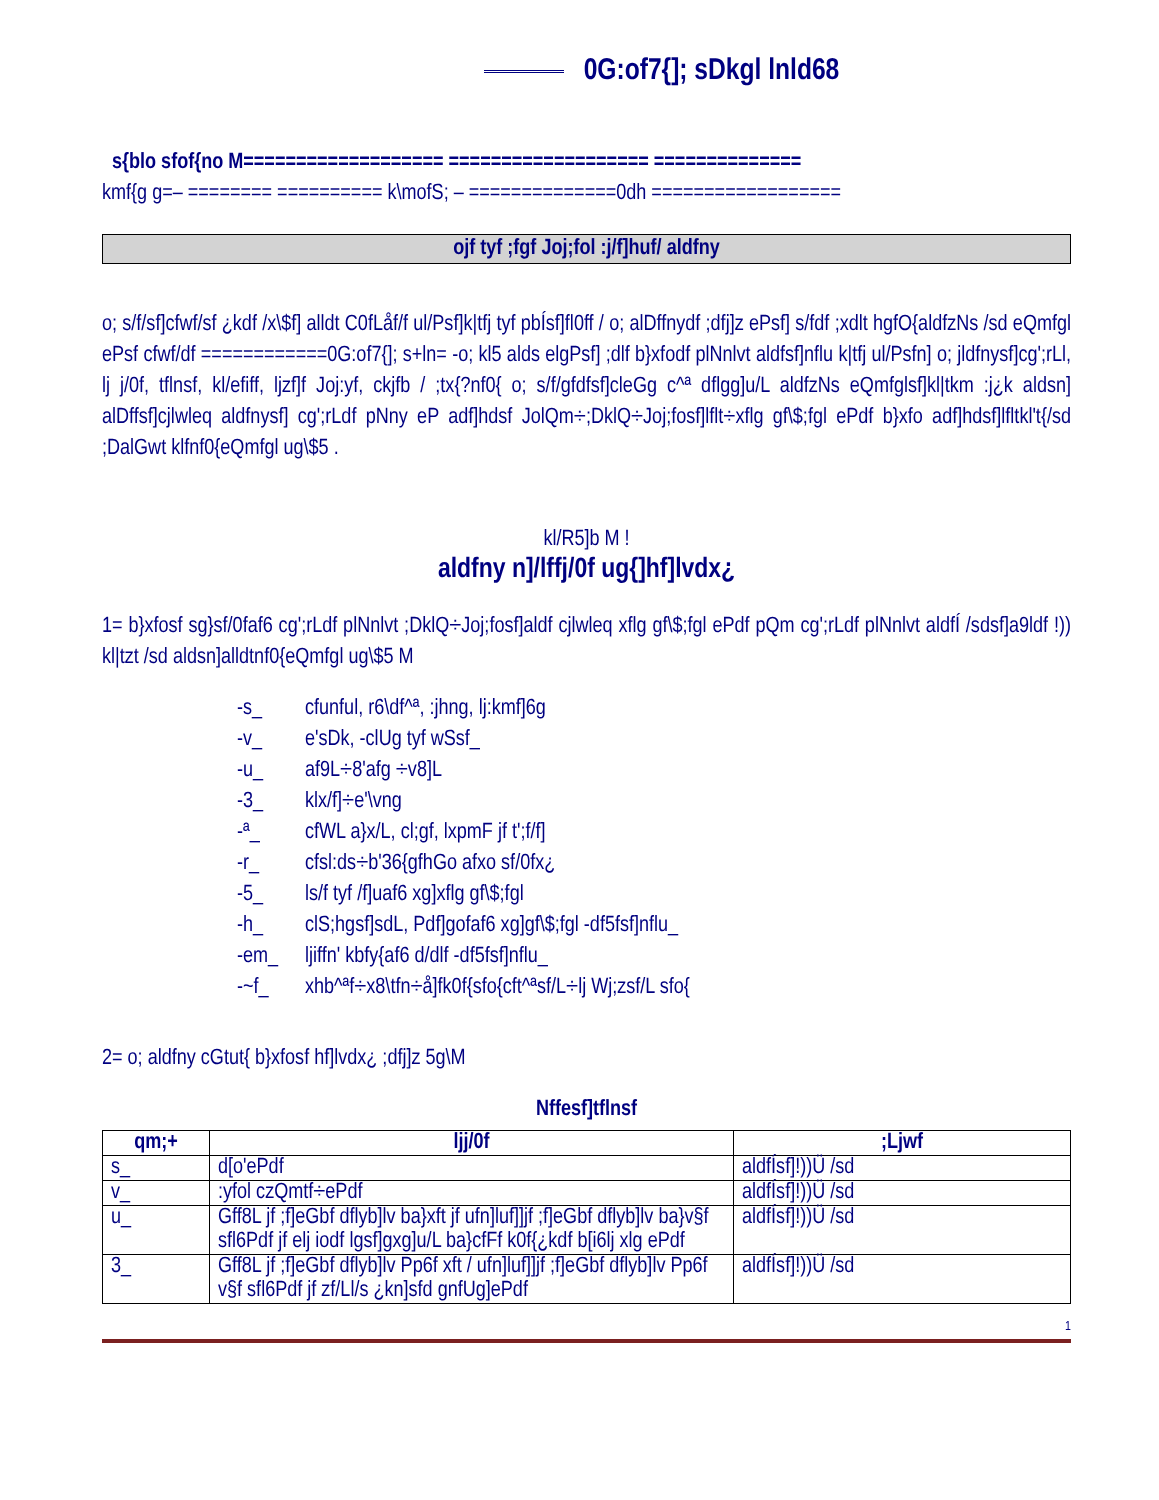0G:of7{]; sDkgl lnld68
s{blo sfof{no M=================== =================== ==============
kmf{g g=– ======== ========== k\mofS; – ==============0dh ==================
ojf tyf ;fgf Joj;fol :j/f]huf/ aldfny
o; s/f/sf]cfwf/sf ¿kdf /x\$f] alldt C0fLåf/f ul/Psf]k|tfj tyf pbÍsf]fl0ff / o; alDffnydf ;dfj]z ePsf] s/fdf ;xdlt hgfO{aldfzNs /sd eQmfgl ePsf cfwf/df ============0G:of7{]; s+ln= -o; kl5 alds elgPsf] ;dlf b}xfodf plNnlvt aldfsf]nflu k|tfj ul/Psfn] o; jldfnysf]cg';rLl, lj j/0f, tflnsf, kl/efiff, ljzf]f Joj:yf, ckjfb / ;tx{?nf0{ o; s/f/gfdfsf]cleGg c^ª dflgg]u/L aldfzNs eQmfglsf]kl|tkm :j¿k aldsn] alDffsf]cjlwleq aldfnysf] cg';rLdf pNny eP adf]hdsf JolQm÷;DklQ÷Joj;fosf]lflt÷xflg gf\$;fgl ePdf b}xfo adf]hdsf]lfltkl't{/sd ;DalGwt klfnf0{eQmfgl ug\$5 .
kl/R5]b M !
aldfny n]/lffj/0f ug{]hf]lvdx¿
1= b}xfosf sg}sf/0faf6 cg';rLdf plNnlvt ;DklQ÷Joj;fosf]aldf cjlwleq xflg gf\$;fgl ePdf pQm cg';rLdf plNnlvt aldfÍ /sdsf]a9ldf !)) kl|tzt /sd aldsn]alldtnf0{eQmfgl ug\$5 M
-s_ cfunful, r6\df^ª, :jhng, lj:kmf]6g
-v_ e'sDk, -clUg tyf wSsf_
-u_ af9L÷8'afg ÷v8]L
-3_ klx/f]÷e'\vng
-ª_ cfWL a}x/L, cl;gf, lxpmF jf t';f/f]
-r_ cfsl:ds÷b'36{gfhGo afxo sf/0fx¿
-5_ ls/f tyf /f]uaf6 xg]xflg gf\$;fgl
-h_ clS;hgsf]sdL, Pdf]gofaf6 xg]gf\$;fgl -df5fsf]nflu_
-em_ ljiffn' kbfy{af6 d/dlf -df5fsf]nflu_
-~f_ xhb^ªf÷x8\tfn÷å]fk0f{sfo{cft^ªsf/L÷lj Wj;zsf/L sfo{
2= o; aldfny cGtut{ b}xfosf hf]lvdx¿ ;dfj]z 5g\M
Nffesf]tflnsf
| qm;+ | ljj/0f | ;Ljwf |
| --- | --- | --- |
| s_ | d[o'ePdf | aldfÍsf]!))Ü /sd |
| v_ | :yfol czQmtf÷ePdf | aldfÍsf]!))Ü /sd |
| u_ | Gff8L jf ;f]eGbf dflyb]lv ba}xft jf ufn]luf]]jf ;f]eGbf dflyb]lv ba}v§f sfl6Pdf jf elj iodf lgsf]gxg]u/L ba}cfFf k0f{¿kdf b[i6lj xlg ePdf | aldfÍsf]!))Ü /sd |
| 3_ | Gff8L jf ;f]eGbf dflyb]lv Pp6f xft / ufn]luf]]jf ;f]eGbf dflyb]lv Pp6f v§f sfl6Pdf jf zf/Ll/s ¿kn]sfd gnfUg]ePdf | aldfÍsf]!))Ü /sd |
1